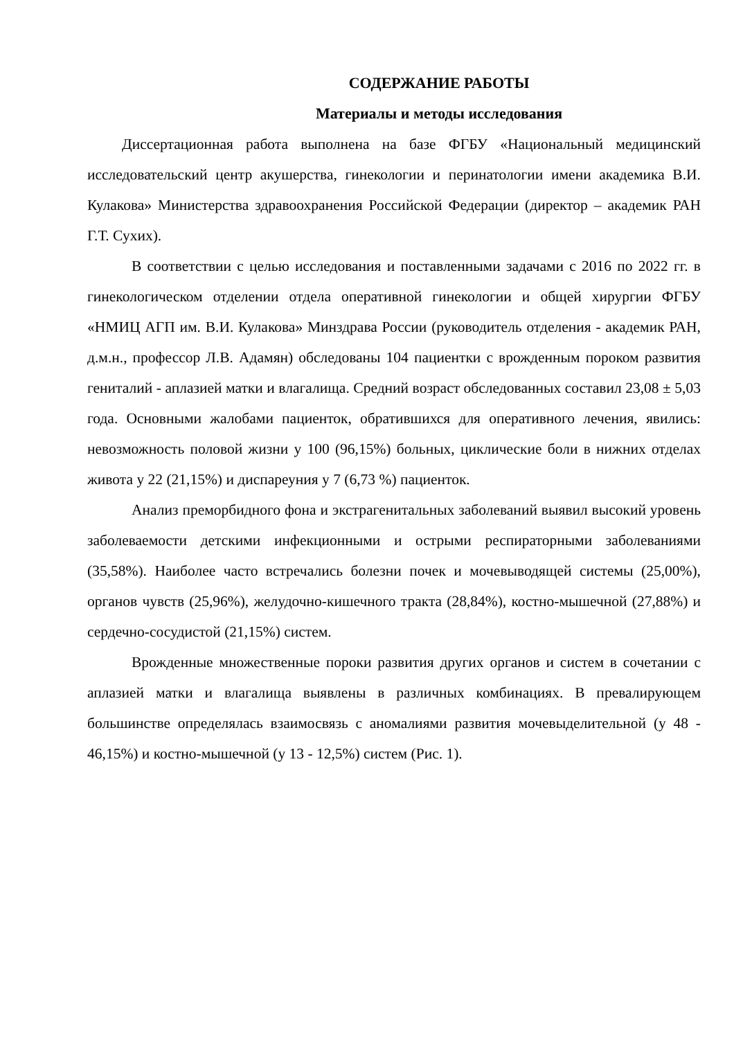СОДЕРЖАНИЕ РАБОТЫ
Материалы и методы исследования
Диссертационная работа выполнена на базе ФГБУ «Национальный медицинский исследовательский центр акушерства, гинекологии и перинатологии имени академика В.И. Кулакова» Министерства здравоохранения Российской Федерации (директор – академик РАН Г.Т. Сухих).
В соответствии с целью исследования и поставленными задачами с 2016 по 2022 гг. в гинекологическом отделении отдела оперативной гинекологии и общей хирургии ФГБУ «НМИЦ АГП им. В.И. Кулакова» Минздрава России (руководитель отделения - академик РАН, д.м.н., профессор Л.В. Адамян) обследованы 104 пациентки с врожденным пороком развития гениталий - аплазией матки и влагалища. Средний возраст обследованных составил 23,08 ± 5,03 года. Основными жалобами пациенток, обратившихся для оперативного лечения, явились: невозможность половой жизни у 100 (96,15%) больных, циклические боли в нижних отделах живота у 22 (21,15%) и диспареуния у 7 (6,73 %) пациенток.
Анализ преморбидного фона и экстрагенитальных заболеваний выявил высокий уровень заболеваемости детскими инфекционными и острыми респираторными заболеваниями (35,58%). Наиболее часто встречались болезни почек и мочевыводящей системы (25,00%), органов чувств (25,96%), желудочно-кишечного тракта (28,84%), костно-мышечной (27,88%) и сердечно-сосудистой (21,15%) систем.
Врожденные множественные пороки развития других органов и систем в сочетании с аплазией матки и влагалища выявлены в различных комбинациях. В превалирующем большинстве определялась взаимосвязь с аномалиями развития мочевыделительной (у 48 - 46,15%) и костно-мышечной (у 13 - 12,5%) систем (Рис. 1).